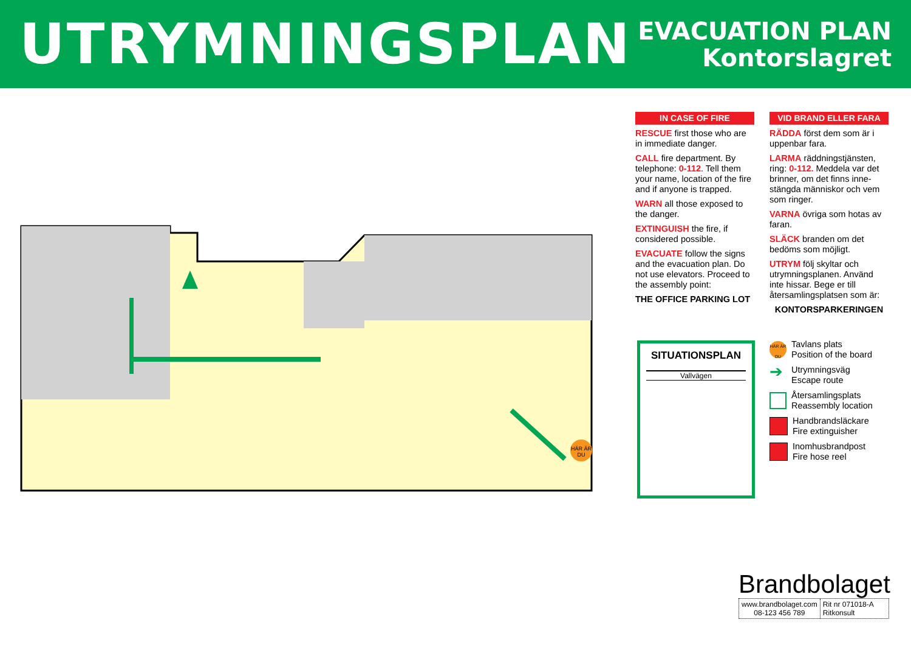UTRYMNINGSPLAN
EVACUATION PLAN
Kontorslagret
HÄR ÄR
DU
IN CASE OF FIRE
RESCUE first those who are in immediate danger.
CALL fire department. By telephone: 0-112. Tell them your name, location of the fire and if anyone is trapped.
WARN all those exposed to the danger.
EXTINGUISH the fire, if considered possible.
EVACUATE follow the signs and the evacuation plan. Do not use elevators. Proceed to the assembly point:
THE OFFICE PARKING LOT
VID BRAND ELLER FARA
RÄDDA först dem som är i uppenbar fara.
LARMA räddningstjänsten, ring: 0-112. Meddela var det brinner, om det finns inne-stängda människor och vem som ringer.
VARNA övriga som hotas av faran.
SLÄCK branden om det bedöms som möjligt.
UTRYM följ skyltar och utrymningsplanen. Använd inte hissar. Bege er till återsamlingsplatsen som är:
KONTORSPARKERINGEN
SITUATIONSPLAN
Vallvägen
HÄR ÄR DU Tavlans plats
Position of the board
➔ Utrymningsväg
Escape route
Återsamlingsplats
Reassembly location
Handbrandsläckare
Fire extinguisher
Inomhusbrandpost
Fire hose reel
Brandbolaget
www.brandbolaget.com
08-123 456 789
Rit nr 071018-A
Ritkonsult